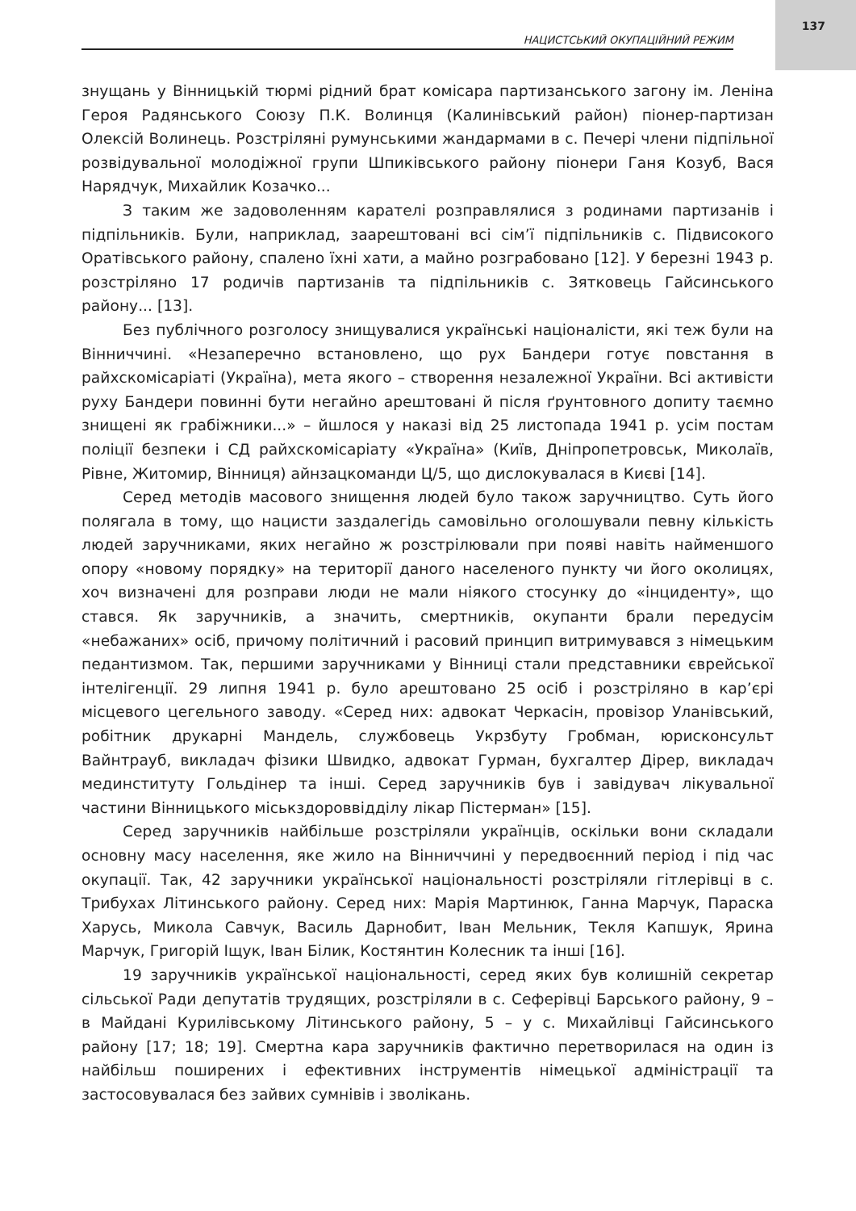137
НАЦИСТСЬКИЙ ОКУПАЦІЙНИЙ РЕЖИМ
знущань у Вінницькій тюрмі рідний брат комісара партизанського загону ім. Леніна Героя Радянського Союзу П.К. Волинця (Калинівський район) піонер-партизан Олексій Волинець. Розстріляні румунськими жандармами в с. Печері члени підпільної розвідувальної молодіжної групи Шпиківського району піонери Ганя Козуб, Вася Нарядчук, Михайлик Козачко...
З таким же задоволенням карателі розправлялися з родинами партизанів і підпільників. Були, наприклад, заарештовані всі сім’ї підпільників с. Підвисокого Оратівського району, спалено їхні хати, а майно розграбовано [12]. У березні 1943 р. розстріляно 17 родичів партизанів та підпільників с. Зятковець Гайсинського району... [13].
Без публічного розголосу знищувалися українські націоналісти, які теж були на Вінниччині. «Незаперечно встановлено, що рух Бандери готує повстання в райхскомісаріаті (Україна), мета якого – створення незалежної України. Всі активісти руху Бандери повинні бути негайно арештовані й після ґрунтовного допиту таємно знищені як грабіжники...» – йшлося у наказі від 25 листопада 1941 р. усім постам поліції безпеки і СД райхскомісаріату «Україна» (Київ, Дніпропетровськ, Миколаїв, Рівне, Житомир, Вінниця) айнзацкоманди Ц/5, що дислокувалася в Києві [14].
Серед методів масового знищення людей було також заручництво. Суть його полягала в тому, що нацисти заздалегідь самовільно оголошували певну кількість людей заручниками, яких негайно ж розстрілювали при появі навіть найменшого опору «новому порядку» на території даного населеного пункту чи його околицях, хоч визначені для розправи люди не мали ніякого стосунку до «інциденту», що стався. Як заручників, а значить, смертників, окупанти брали передусім «небажаних» осіб, причому політичний і расовий принцип витримувався з німецьким педантизмом. Так, першими заручниками у Вінниці стали представники єврейської інтелігенції. 29 липня 1941 р. було арештовано 25 осіб і розстріляно в кар’єрі місцевого цегельного заводу. «Серед них: адвокат Черкасін, провізор Уланівський, робітник друкарні Мандель, службовець Укрзбуту Гробман, юрисконсульт Вайнтрауб, викладач фізики Швидко, адвокат Гурман, бухгалтер Дірер, викладач мединституту Гольдінер та інші. Серед заручників був і завідувач лікувальної частини Вінницького міськздороввідділу лікар Пістерман» [15].
Серед заручників найбільше розстріляли українців, оскільки вони складали основну масу населення, яке жило на Вінниччині у передвоєнний період і під час окупації. Так, 42 заручники української національності розстріляли гітлерівці в с. Трибухах Літинського району. Серед них: Марія Мартинюк, Ганна Марчук, Параска Харусь, Микола Савчук, Василь Дарнобит, Іван Мельник, Текля Капшук, Ярина Марчук, Григорій Іщук, Іван Білик, Костянтин Колесник та інші [16].
19 заручників української національності, серед яких був колишній секретар сільської Ради депутатів трудящих, розстріляли в с. Сеферівці Барського району, 9 – в Майдані Курилівському Літинського району, 5 – у с. Михайлівці Гайсинського району [17; 18; 19]. Смертна кара заручників фактично перетворилася на один із найбільш поширених і ефективних інструментів німецької адміністрації та застосовувалася без зайвих сумнівів і зволікань.